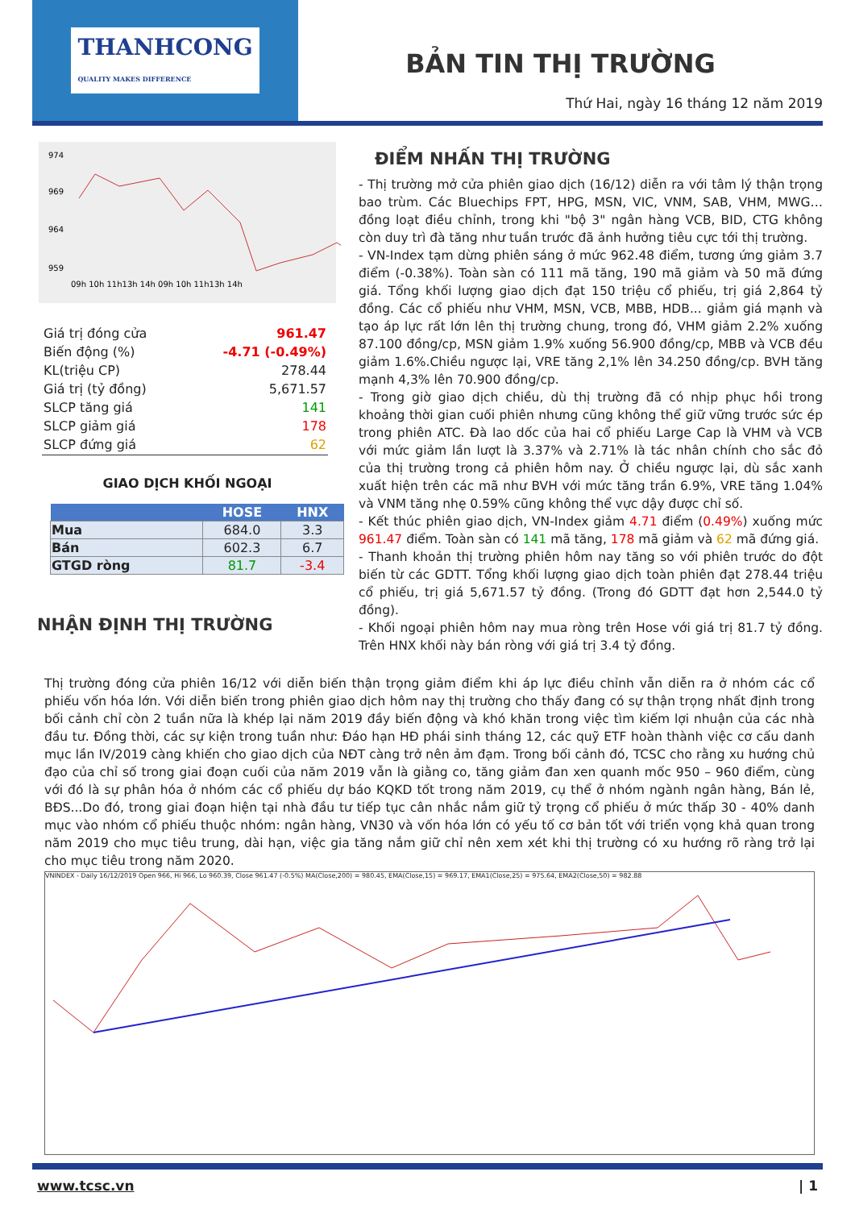THANHCONG
QUALITY MAKES DIFFERENCE
BẢN TIN THỊ TRƯỜNG
Thứ Hai, ngày 16 tháng 12 năm 2019
974
969
964
959
09h 10h 11h13h 14h 09h 10h 11h13h 14h
| Giá trị đóng cửa | 961.47 |
| Biến động (%) | -4.71 (-0.49%) |
| KL(triệu CP) | 278.44 |
| Giá trị (tỷ đồng) | 5,671.57 |
| SLCP tăng giá | 141 |
| SLCP giảm giá | 178 |
| SLCP đứng giá | 62 |
GIAO DỊCH KHỐI NGOẠI
| | HOSE | HNX |
| --- | --- | --- |
| Mua | 684.0 | 3.3 |
| Bán | 602.3 | 6.7 |
| GTGD ròng | 81.7 | -3.4 |
NHẬN ĐỊNH THỊ TRƯỜNG
ĐIỂM NHẤN THỊ TRƯỜNG
- Thị trường mở cửa phiên giao dịch (16/12) diễn ra với tâm lý thận trọng bao trùm. Các Bluechips FPT, HPG, MSN, VIC, VNM, SAB, VHM, MWG…đồng loạt điều chỉnh, trong khi "bộ 3" ngân hàng VCB, BID, CTG không còn duy trì đà tăng như tuần trước đã ảnh hưởng tiêu cực tới thị trường.
- VN-Index tạm dừng phiên sáng ở mức 962.48 điểm, tương ứng giảm 3.7 điểm (-0.38%). Toàn sàn có 111 mã tăng, 190 mã giảm và 50 mã đứng giá. Tổng khối lượng giao dịch đạt 150 triệu cổ phiếu, trị giá 2,864 tỷ đồng. Các cổ phiếu như VHM, MSN, VCB, MBB, HDB... giảm giá mạnh và tạo áp lực rất lớn lên thị trường chung, trong đó, VHM giảm 2.2% xuống 87.100 đồng/cp, MSN giảm 1.9% xuống 56.900 đồng/cp, MBB và VCB đều giảm 1.6%.Chiều ngược lại, VRE tăng 2,1% lên 34.250 đồng/cp. BVH tăng mạnh 4,3% lên 70.900 đồng/cp.
- Trong giờ giao dịch chiều, dù thị trường đã có nhịp phục hồi trong khoảng thời gian cuối phiên nhưng cũng không thể giữ vững trước sức ép trong phiên ATC. Đà lao dốc của hai cổ phiếu Large Cap là VHM và VCB với mức giảm lần lượt là 3.37% và 2.71% là tác nhân chính cho sắc đỏ của thị trường trong cả phiên hôm nay. Ở chiều ngược lại, dù sắc xanh xuất hiện trên các mã như BVH với mức tăng trần 6.9%, VRE tăng 1.04% và VNM tăng nhẹ 0.59% cũng không thể vực dậy được chỉ số.
- Kết thúc phiên giao dịch, VN-Index giảm 4.71 điểm (0.49%) xuống mức 961.47 điểm. Toàn sàn có 141 mã tăng, 178 mã giảm và 62 mã đứng giá.
- Thanh khoản thị trường phiên hôm nay tăng so với phiên trước do đột biến từ các GDTT. Tổng khối lượng giao dịch toàn phiên đạt 278.44 triệu cổ phiếu, trị giá 5,671.57 tỷ đồng. (Trong đó GDTT đạt hơn 2,544.0 tỷ đồng).
- Khối ngoại phiên hôm nay mua ròng trên Hose với giá trị 81.7 tỷ đồng. Trên HNX khối này bán ròng với giá trị 3.4 tỷ đồng.
Thị trường đóng cửa phiên 16/12 với diễn biến thận trọng giảm điểm khi áp lực điều chỉnh vẫn diễn ra ở nhóm các cổ phiếu vốn hóa lớn. Với diễn biến trong phiên giao dịch hôm nay thị trường cho thấy đang có sự thận trọng nhất định trong bối cảnh chỉ còn 2 tuần nữa là khép lại năm 2019 đầy biến động và khó khăn trong việc tìm kiếm lợi nhuận của các nhà đầu tư. Đồng thời, các sự kiện trong tuần như: Đáo hạn HĐ phái sinh tháng 12, các quỹ ETF hoàn thành việc cơ cấu danh mục lần IV/2019 càng khiến cho giao dịch của NĐT càng trở nên ảm đạm. Trong bối cảnh đó, TCSC cho rằng xu hướng chủ đạo của chỉ số trong giai đoạn cuối của năm 2019 vẫn là giằng co, tăng giảm đan xen quanh mốc 950 – 960 điểm, cùng với đó là sự phân hóa ở nhóm các cổ phiếu dự báo KQKD tốt trong năm 2019, cụ thể ở nhóm ngành ngân hàng, Bán lẻ, BĐS...Do đó, trong giai đoạn hiện tại nhà đầu tư tiếp tục cân nhắc nắm giữ tỷ trọng cổ phiếu ở mức thấp 30 - 40% danh mục vào nhóm cổ phiếu thuộc nhóm: ngân hàng, VN30 và vốn hóa lớn có yếu tố cơ bản tốt với triển vọng khả quan trong năm 2019 cho mục tiêu trung, dài hạn, việc gia tăng nắm giữ chỉ nên xem xét khi thị trường có xu hướng rõ ràng trở lại cho mục tiêu trong năm 2020.
VNINDEX - Daily 16/12/2019 Open 966, Hi 966, Lo 960.39, Close 961.47 (-0.5%) MA(Close,200) = 980.45, EMA(Close,15) = 969.17, EMA1(Close,25) = 975.64, EMA2(Close,50) = 982.88
www.tcsc.vn | 1